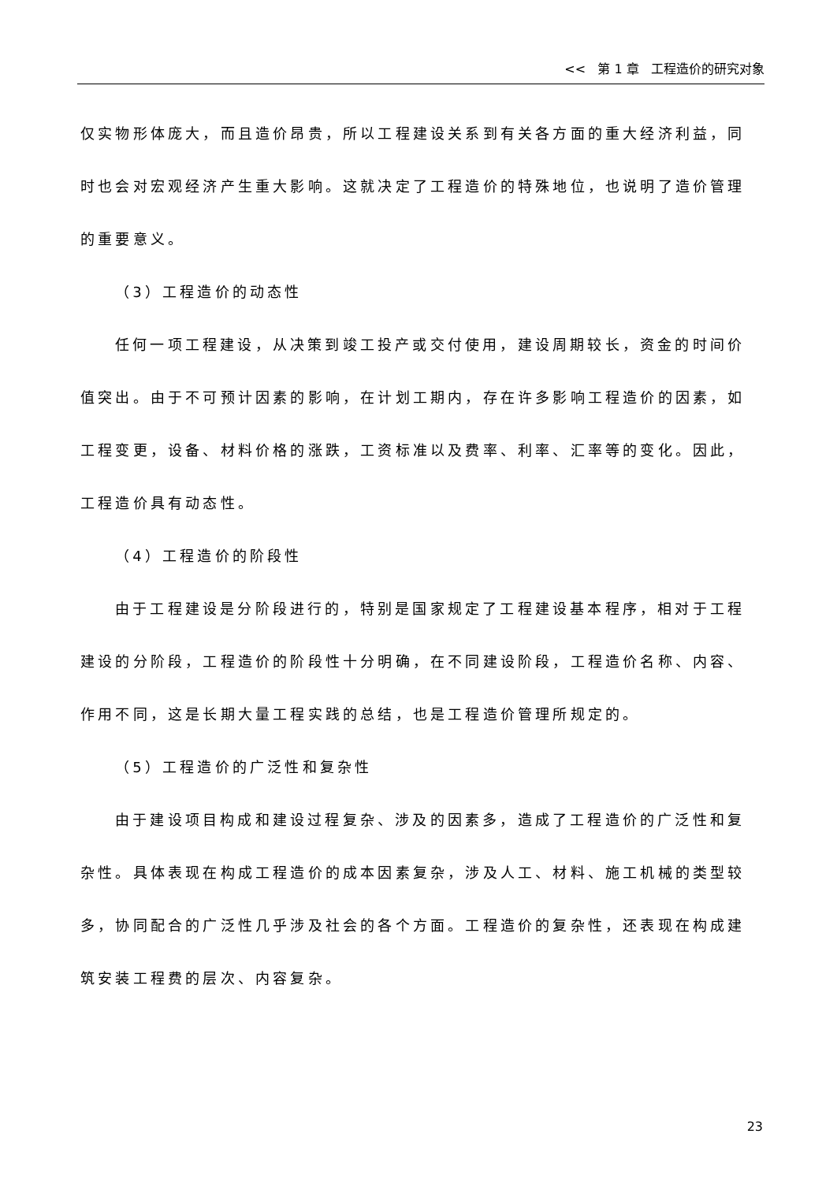<< 第 1 章 工程造价的研究对象
仅实物形体庞大，而且造价昂贵，所以工程建设关系到有关各方面的重大经济利益，同时也会对宏观经济产生重大影响。这就决定了工程造价的特殊地位，也说明了造价管理的重要意义。
（3）工程造价的动态性
任何一项工程建设，从决策到竣工投产或交付使用，建设周期较长，资金的时间价值突出。由于不可预计因素的影响，在计划工期内，存在许多影响工程造价的因素，如工程变更，设备、材料价格的涨跌，工资标准以及费率、利率、汇率等的变化。因此，工程造价具有动态性。
（4）工程造价的阶段性
由于工程建设是分阶段进行的，特别是国家规定了工程建设基本程序，相对于工程建设的分阶段，工程造价的阶段性十分明确，在不同建设阶段，工程造价名称、内容、作用不同，这是长期大量工程实践的总结，也是工程造价管理所规定的。
（5）工程造价的广泛性和复杂性
由于建设项目构成和建设过程复杂、涉及的因素多，造成了工程造价的广泛性和复杂性。具体表现在构成工程造价的成本因素复杂，涉及人工、材料、施工机械的类型较多，协同配合的广泛性几乎涉及社会的各个方面。工程造价的复杂性，还表现在构成建筑安装工程费的层次、内容复杂。
23